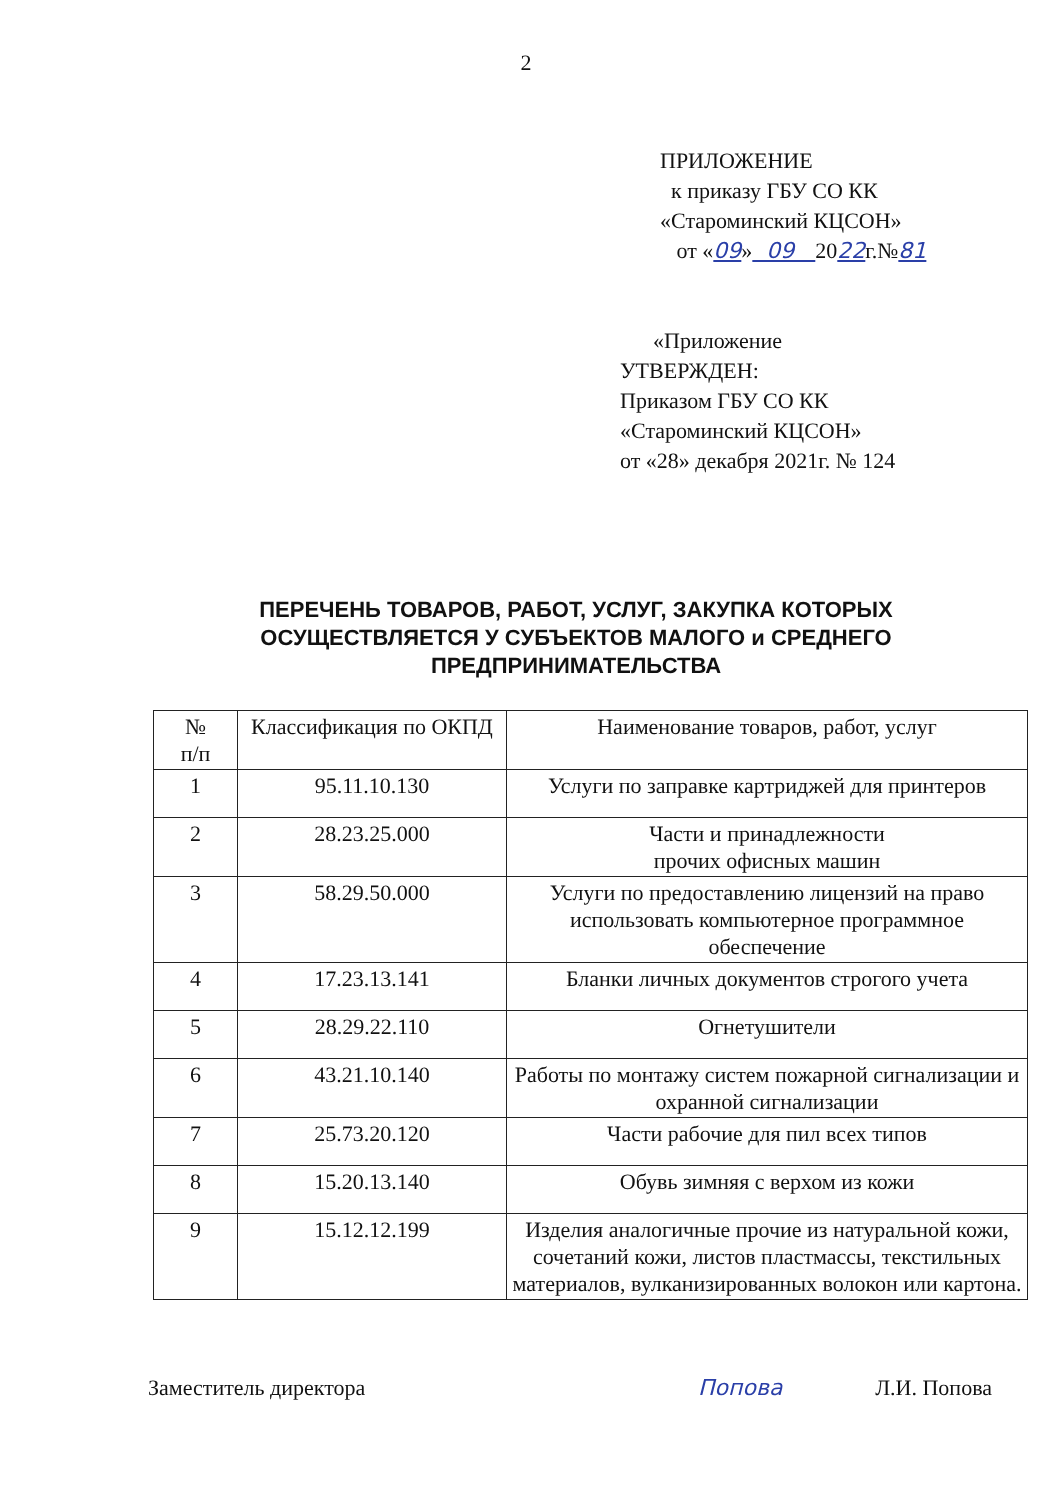2
ПРИЛОЖЕНИЕ
к приказу ГБУ СО КК
«Староминский КЦСОН»
от «09» 09 2022г.№81
«Приложение
УТВЕРЖДЕН:
Приказом ГБУ СО КК
«Староминский КЦСОН»
от «28» декабря 2021г. № 124
ПЕРЕЧЕНЬ ТОВАРОВ, РАБОТ, УСЛУГ, ЗАКУПКА КОТОРЫХ ОСУЩЕСТВЛЯЕТСЯ У СУБЪЕКТОВ МАЛОГО и СРЕДНЕГО ПРЕДПРИНИМАТЕЛЬСТВА
| № п/п | Классификация по ОКПД | Наименование товаров, работ, услуг |
| --- | --- | --- |
| 1 | 95.11.10.130 | Услуги по заправке картриджей для принтеров |
| 2 | 28.23.25.000 | Части и принадлежности прочих офисных машин |
| 3 | 58.29.50.000 | Услуги по предоставлению лицензий на право использовать компьютерное программное обеспечение |
| 4 | 17.23.13.141 | Бланки личных документов строгого учета |
| 5 | 28.29.22.110 | Огнетушители |
| 6 | 43.21.10.140 | Работы по монтажу систем пожарной сигнализации и охранной сигнализации |
| 7 | 25.73.20.120 | Части рабочие для пил всех типов |
| 8 | 15.20.13.140 | Обувь зимняя с верхом из кожи |
| 9 | 15.12.12.199 | Изделия аналогичные прочие из натуральной кожи, сочетаний кожи, листов пластмассы, текстильных материалов, вулканизированных волокон или картона. |
Заместитель директора Попова Л.И. Попова